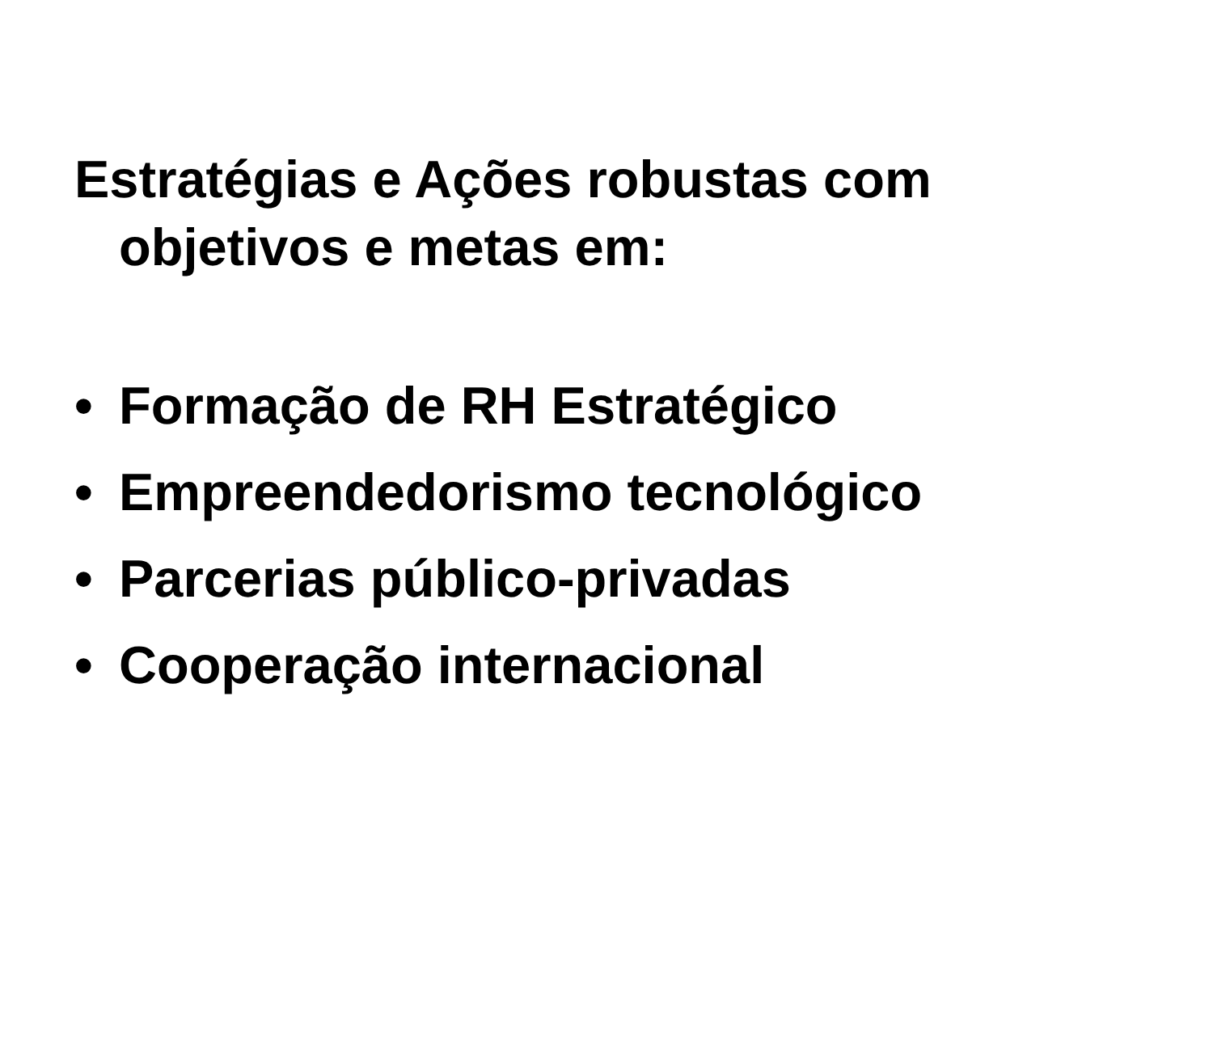Estratégias e Ações robustas com objetivos e metas em:
• Formação de RH Estratégico
• Empreendedorismo tecnológico
• Parcerias público-privadas
• Cooperação internacional